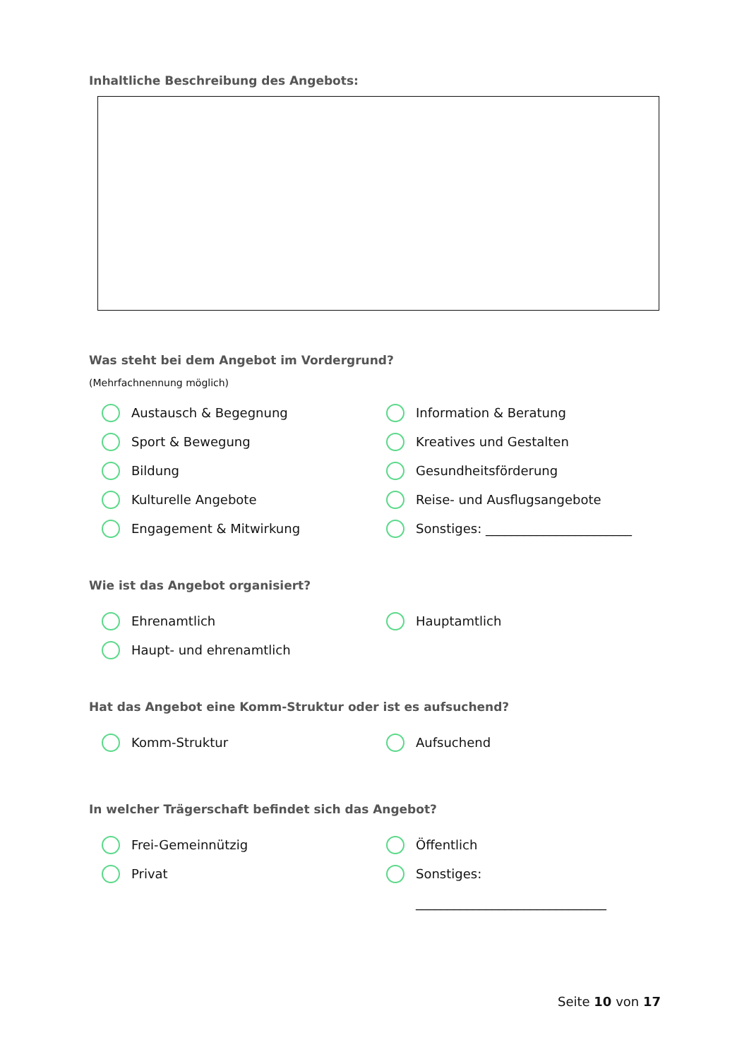Inhaltliche Beschreibung des Angebots:
Was steht bei dem Angebot im Vordergrund?
(Mehrfachnennung möglich)
Austausch & Begegnung
Information & Beratung
Sport & Bewegung
Kreatives und Gestalten
Bildung
Gesundheitsförderung
Kulturelle Angebote
Reise- und Ausflugsangebote
Engagement & Mitwirkung
Sonstiges: _______________________
Wie ist das Angebot organisiert?
Ehrenamtlich
Hauptamtlich
Haupt- und ehrenamtlich
Hat das Angebot eine Komm-Struktur oder ist es aufsuchend?
Komm-Struktur
Aufsuchend
In welcher Trägerschaft befindet sich das Angebot?
Frei-Gemeinnützig
Öffentlich
Privat
Sonstiges:
______________________________
Seite 10 von 17